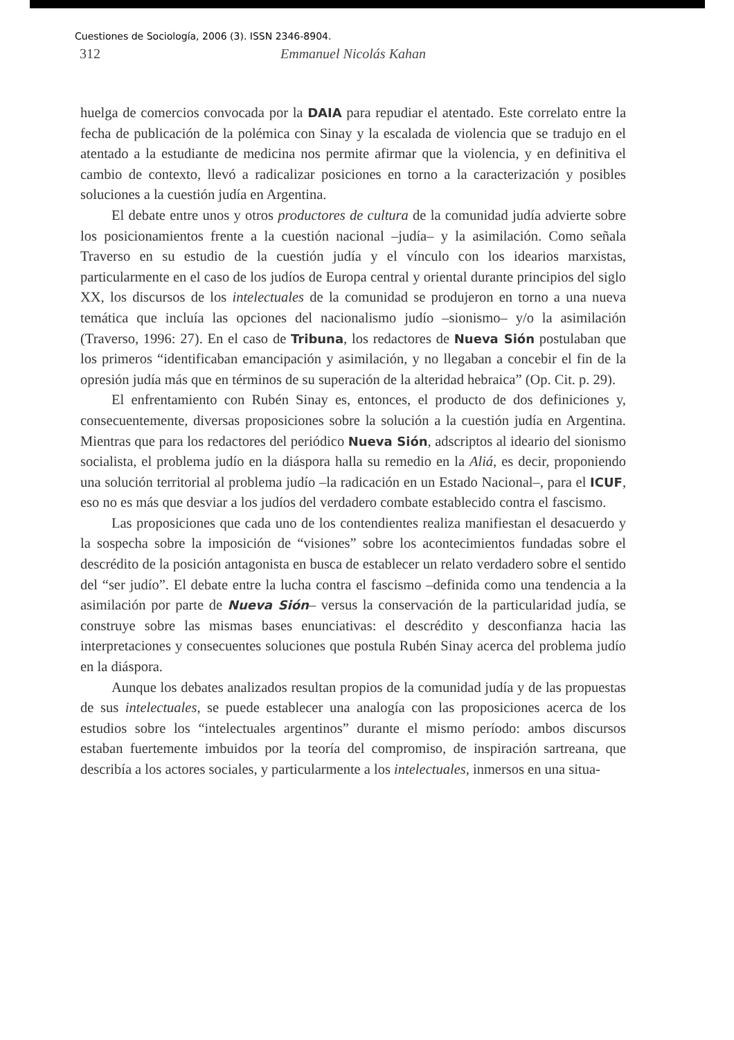Cuestiones de Sociología, 2006 (3). ISSN 2346-8904.
312 Emmanuel Nicolás Kahan
huelga de comercios convocada por la DAIA para repudiar el atentado. Este correlato entre la fecha de publicación de la polémica con Sinay y la escalada de violencia que se tradujo en el atentado a la estudiante de medicina nos permite afirmar que la violencia, y en definitiva el cambio de contexto, llevó a radicalizar posiciones en torno a la caracterización y posibles soluciones a la cuestión judía en Argentina.
El debate entre unos y otros productores de cultura de la comunidad judía advierte sobre los posicionamientos frente a la cuestión nacional –judía– y la asimilación. Como señala Traverso en su estudio de la cuestión judía y el vínculo con los idearios marxistas, particularmente en el caso de los judíos de Europa central y oriental durante principios del siglo XX, los discursos de los intelectuales de la comunidad se produjeron en torno a una nueva temática que incluía las opciones del nacionalismo judío –sionismo– y/o la asimilación (Traverso, 1996: 27). En el caso de Tribuna, los redactores de Nueva Sión postulaban que los primeros “identificaban emancipación y asimilación, y no llegaban a concebir el fin de la opresión judía más que en términos de su superación de la alteridad hebraica” (Op. Cit. p. 29).
El enfrentamiento con Rubén Sinay es, entonces, el producto de dos definiciones y, consecuentemente, diversas proposiciones sobre la solución a la cuestión judía en Argentina. Mientras que para los redactores del periódico Nueva Sión, adscriptos al ideario del sionismo socialista, el problema judío en la diáspora halla su remedio en la Aliá, es decir, proponiendo una solución territorial al problema judío –la radicación en un Estado Nacional–, para el ICUF, eso no es más que desviar a los judíos del verdadero combate establecido contra el fascismo.
Las proposiciones que cada uno de los contendientes realiza manifiestan el desacuerdo y la sospecha sobre la imposición de “visiones” sobre los acontecimientos fundadas sobre el descrédito de la posición antagonista en busca de establecer un relato verdadero sobre el sentido del “ser judío”. El debate entre la lucha contra el fascismo –definida como una tendencia a la asimilación por parte de Nueva Sión– versus la conservación de la particularidad judía, se construye sobre las mismas bases enunciativas: el descrédito y desconfianza hacia las interpretaciones y consecuentes soluciones que postula Rubén Sinay acerca del problema judío en la diáspora.
Aunque los debates analizados resultan propios de la comunidad judía y de las propuestas de sus intelectuales, se puede establecer una analogía con las proposiciones acerca de los estudios sobre los “intelectuales argentinos” durante el mismo período: ambos discursos estaban fuertemente imbuidos por la teoría del compromiso, de inspiración sartreana, que describía a los actores sociales, y particularmente a los intelectuales, inmersos en una situa-